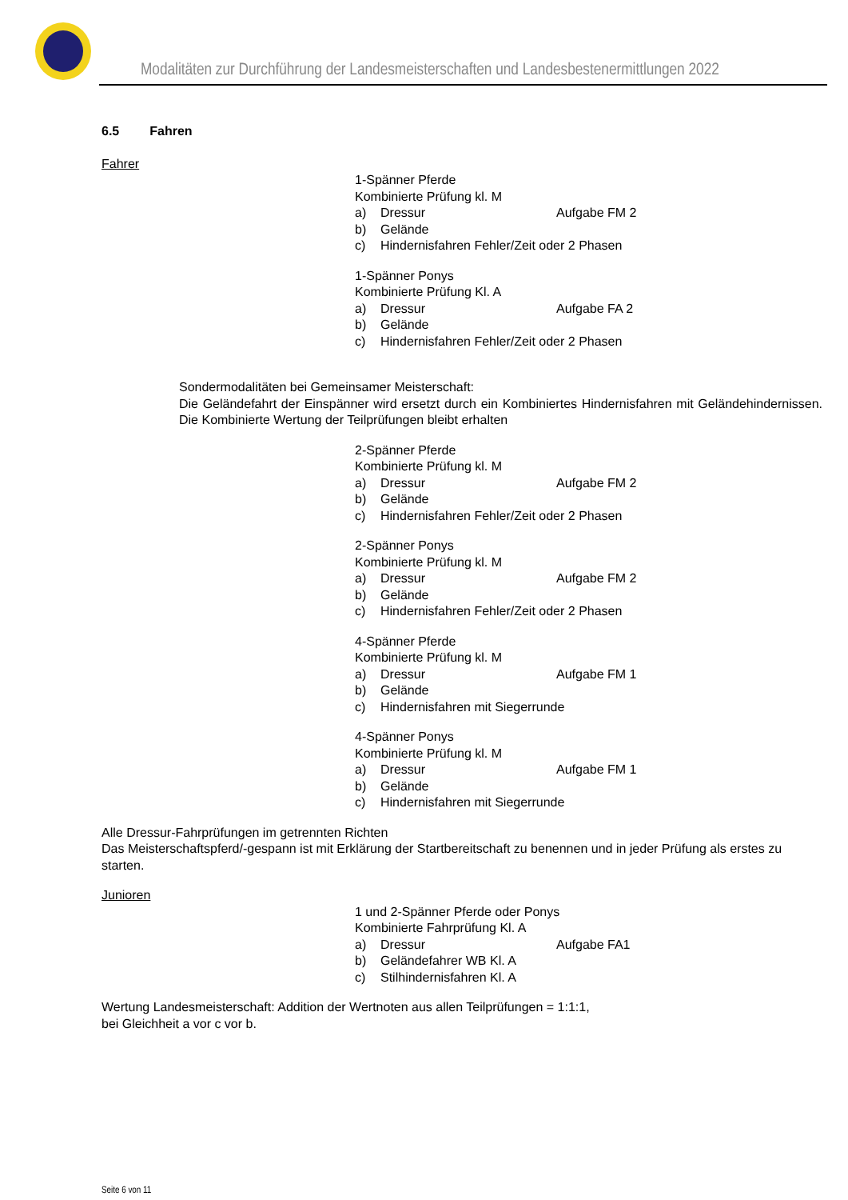Modalitäten zur Durchführung der Landesmeisterschaften und Landesbestenermittlungen 2022
6.5 Fahren
Fahrer
1-Spänner Pferde
Kombinierte Prüfung kl. M
a) Dressur Aufgabe FM 2
b) Gelände
c) Hindernisfahren Fehler/Zeit oder 2 Phasen
1-Spänner Ponys
Kombinierte Prüfung Kl. A
a) Dressur Aufgabe FA 2
b) Gelände
c) Hindernisfahren Fehler/Zeit oder 2 Phasen
Sondermodalitäten bei Gemeinsamer Meisterschaft:
Die Geländefahrt der Einspänner wird ersetzt durch ein Kombiniertes Hindernisfahren mit Geländehindernissen. Die Kombinierte Wertung der Teilprüfungen bleibt erhalten
2-Spänner Pferde
Kombinierte Prüfung kl. M
a) Dressur Aufgabe FM 2
b) Gelände
c) Hindernisfahren Fehler/Zeit oder 2 Phasen
2-Spänner Ponys
Kombinierte Prüfung kl. M
a) Dressur Aufgabe FM 2
b) Gelände
c) Hindernisfahren Fehler/Zeit oder 2 Phasen
4-Spänner Pferde
Kombinierte Prüfung kl. M
a) Dressur Aufgabe FM 1
b) Gelände
c) Hindernisfahren mit Siegerrunde
4-Spänner Ponys
Kombinierte Prüfung kl. M
a) Dressur Aufgabe FM 1
b) Gelände
c) Hindernisfahren mit Siegerrunde
Alle Dressur-Fahrprüfungen im getrennten Richten
Das Meisterschaftspferd/-gespann ist mit Erklärung der Startbereitschaft zu benennen und in jeder Prüfung als erstes zu starten.
Junioren
1 und 2-Spänner Pferde oder Ponys
Kombinierte Fahrprüfung Kl. A
a) Dressur Aufgabe FA1
b) Geländefahrer WB Kl. A
c) Stilhindernisfahren Kl. A
Wertung Landesmeisterschaft: Addition der Wertnoten aus allen Teilprüfungen = 1:1:1,
bei Gleichheit a vor c vor b.
Seite 6 von 11